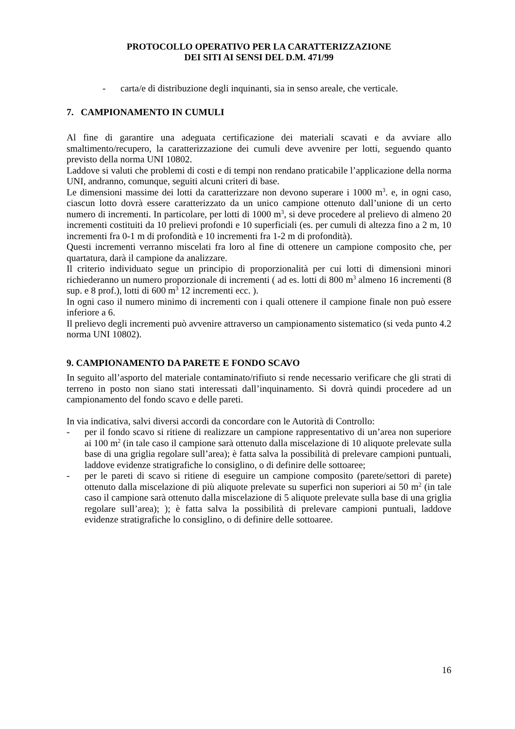PROTOCOLLO OPERATIVO PER LA CARATTERIZZAZIONE
DEI SITI AI SENSI DEL D.M. 471/99
- carta/e di distribuzione degli inquinanti, sia in senso areale, che verticale.
7. CAMPIONAMENTO IN CUMULI
Al fine di garantire una adeguata certificazione dei materiali scavati e da avviare allo smaltimento/recupero, la caratterizzazione dei cumuli deve avvenire per lotti, seguendo quanto previsto della norma UNI 10802.
Laddove si valuti che problemi di costi e di tempi non rendano praticabile l’applicazione della norma UNI, andranno, comunque, seguiti alcuni criteri di base.
Le dimensioni massime dei lotti da caratterizzare non devono superare i 1000 m<sup>3</sup>. e, in ogni caso, ciascun lotto dovrà essere caratterizzato da un unico campione ottenuto dall’unione di un certo numero di incrementi. In particolare, per lotti di 1000 m<sup>3</sup>, si deve procedere al prelievo di almeno 20 incrementi costituiti da 10 prelievi profondi e 10 superficiali (es. per cumuli di altezza fino a 2 m, 10 incrementi fra 0-1 m di profondità e 10 incrementi fra 1-2 m di profondità).
Questi incrementi verranno miscelati fra loro al fine di ottenere un campione composito che, per quartatura, darà il campione da analizzare.
Il criterio individuato segue un principio di proporzionalità per cui lotti di dimensioni minori richiederanno un numero proporzionale di incrementi ( ad es. lotti di 800 m<sup>3</sup> almeno 16 incrementi (8 sup. e 8 prof.), lotti di 600 m<sup>3</sup> 12 incrementi ecc. ).
In ogni caso il numero minimo di incrementi con i quali ottenere il campione finale non può essere inferiore a 6.
Il prelievo degli incrementi può avvenire attraverso un campionamento sistematico (si veda punto 4.2 norma UNI 10802).
9. CAMPIONAMENTO DA PARETE E FONDO SCAVO
In seguito all’asporto del materiale contaminato/rifiuto si rende necessario verificare che gli strati di terreno in posto non siano stati interessati dall’inquinamento. Si dovrà quindi procedere ad un campionamento del fondo scavo e delle pareti.
In via indicativa, salvi diversi accordi da concordare con le Autorità di Controllo:
- per il fondo scavo si ritiene di realizzare un campione rappresentativo di un’area non superiore ai 100 m<sup>2</sup> (in tale caso il campione sarà ottenuto dalla miscelazione di 10 aliquote prelevate sulla base di una griglia regolare sull’area); è fatta salva la possibilità di prelevare campioni puntuali, laddove evidenze stratigrafiche lo consiglino, o di definire delle sottoaree;
- per le pareti di scavo si ritiene di eseguire un campione composito (parete/settori di parete) ottenuto dalla miscelazione di più aliquote prelevate su superfici non superiori ai 50 m<sup>2</sup> (in tale caso il campione sarà ottenuto dalla miscelazione di 5 aliquote prelevate sulla base di una griglia regolare sull’area); ); è fatta salva la possibilità di prelevare campioni puntuali, laddove evidenze stratigrafiche lo consiglino, o di definire delle sottoaree.
16